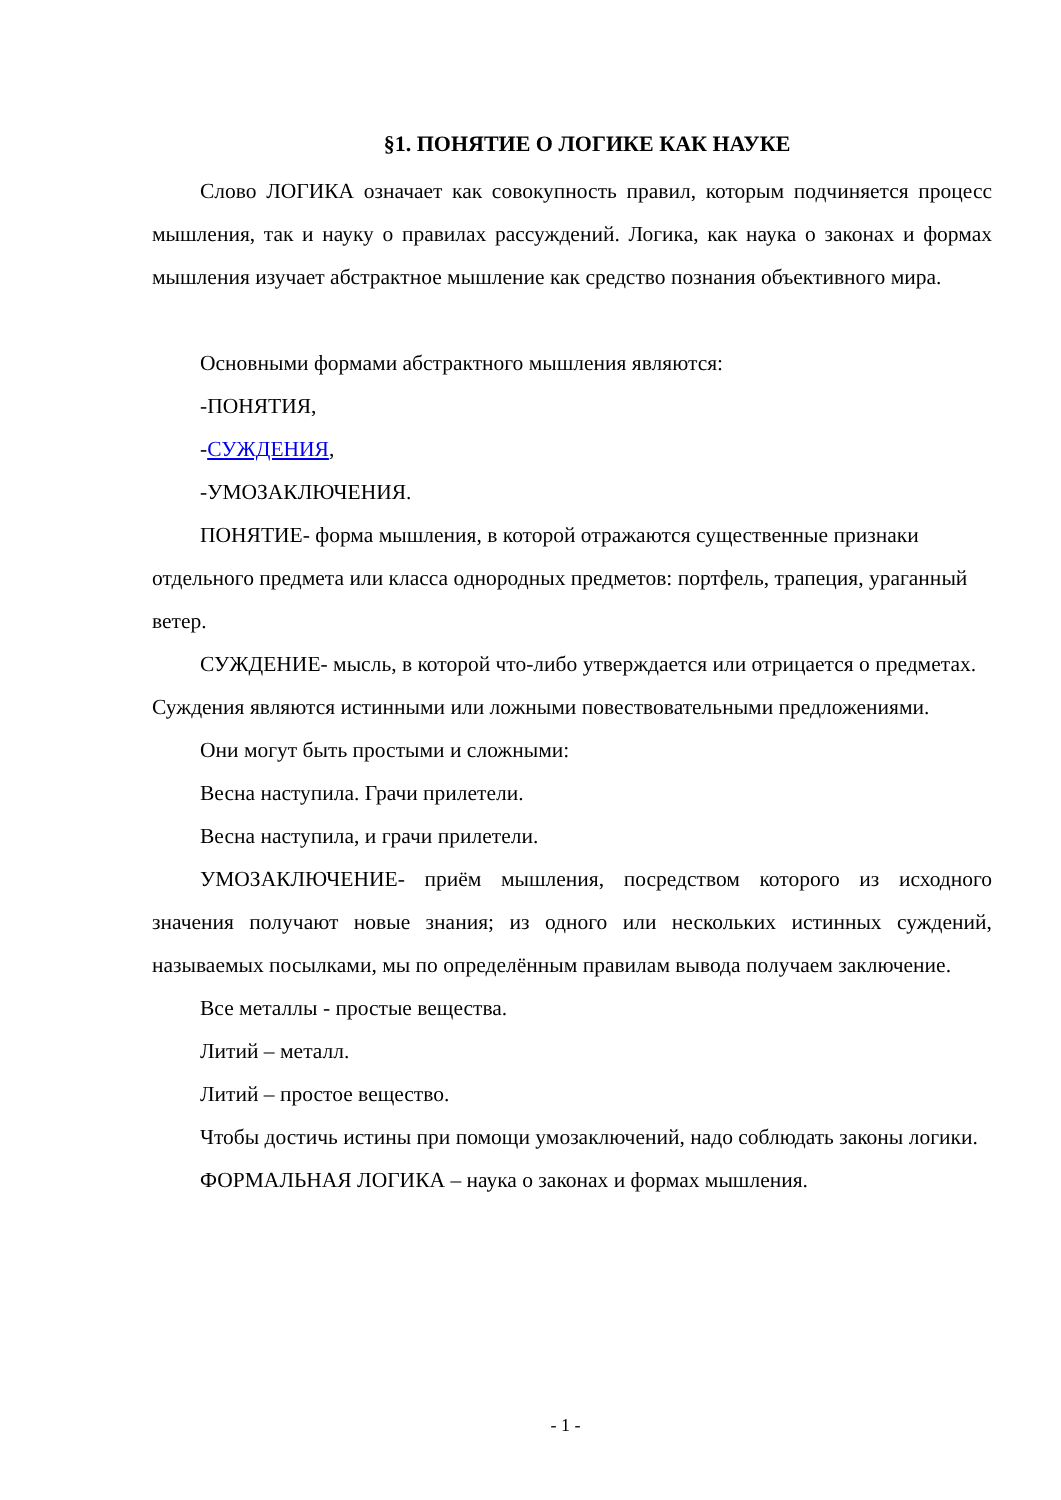§1. ПОНЯТИЕ О ЛОГИКЕ КАК НАУКЕ
Слово ЛОГИКА означает как совокупность правил, которым подчиняется процесс мышления, так и науку о правилах рассуждений. Логика, как наука о законах и формах мышления изучает абстрактное мышление как средство познания объективного мира.
Основными формами абстрактного мышления являются:
-ПОНЯТИЯ,
-СУЖДЕНИЯ,
-УМОЗАКЛЮЧЕНИЯ.
ПОНЯТИЕ- форма мышления, в которой отражаются существенные признаки отдельного предмета или класса однородных предметов: портфель, трапеция, ураганный ветер.
СУЖДЕНИЕ- мысль, в которой что-либо утверждается или отрицается о предметах. Суждения являются истинными или ложными повествовательными предложениями.
Они могут быть простыми и сложными:
Весна наступила. Грачи прилетели.
Весна наступила, и грачи прилетели.
УМОЗАКЛЮЧЕНИЕ- приём мышления, посредством которого из исходного значения получают новые знания; из одного или нескольких истинных суждений, называемых посылками, мы по определённым правилам вывода получаем заключение.
Все металлы - простые вещества.
Литий – металл.
Литий – простое вещество.
Чтобы достичь истины при помощи умозаключений, надо соблюдать законы логики.
ФОРМАЛЬНАЯ ЛОГИКА – наука о законах и формах мышления.
- 1 -